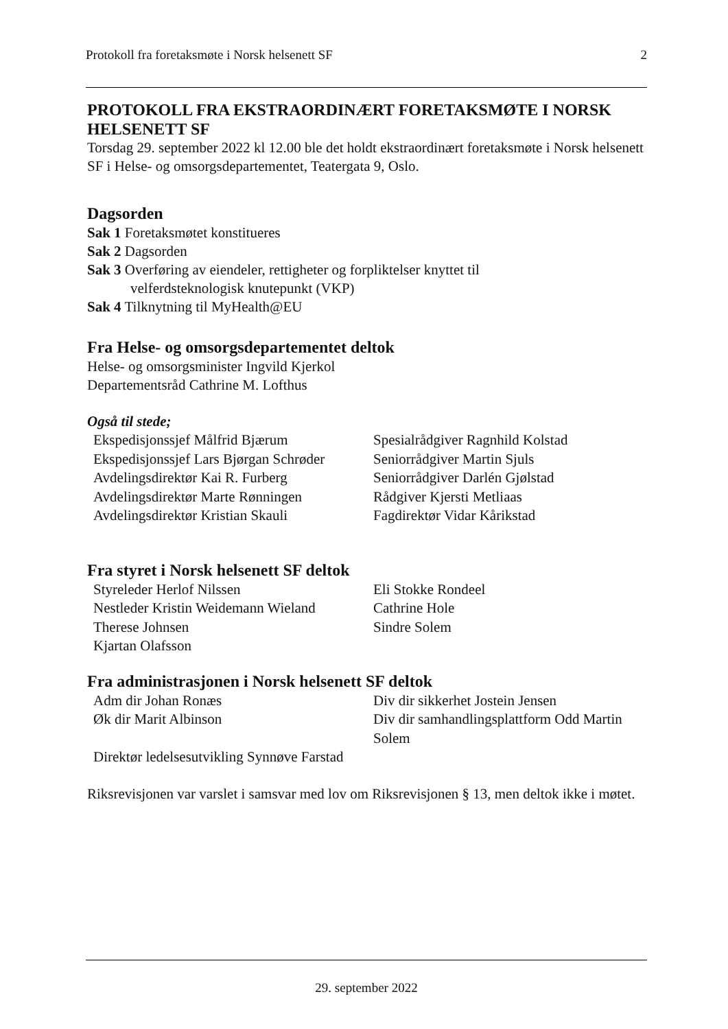Protokoll fra foretaksmøte i Norsk helsenett SF 2
PROTOKOLL FRA EKSTRAORDINÆRT FORETAKSMØTE I NORSK HELSENETT SF
Torsdag 29. september 2022 kl 12.00 ble det holdt ekstraordinært foretaksmøte i Norsk helsenett SF i Helse- og omsorgsdepartementet, Teatergata 9, Oslo.
Dagsorden
Sak 1 Foretaksmøtet konstitueres
Sak 2 Dagsorden
Sak 3 Overføring av eiendeler, rettigheter og forpliktelser knyttet til
velferdsteknologisk knutepunkt (VKP)
Sak 4 Tilknytning til MyHealth@EU
Fra Helse- og omsorgsdepartementet deltok
Helse- og omsorgsminister Ingvild Kjerkol
Departementsråd Cathrine M. Lofthus
Også til stede;
| Ekspedisjonssjef Målfrid Bjærum | Spesialrådgiver Ragnhild Kolstad |
| Ekspedisjonssjef Lars Bjørgan Schrøder | Seniorrådgiver Martin Sjuls |
| Avdelingsdirektør Kai R. Furberg | Seniorrådgiver Darlén Gjølstad |
| Avdelingsdirektør Marte Rønningen | Rådgiver Kjersti Metliaas |
| Avdelingsdirektør Kristian Skauli | Fagdirektør Vidar Kårikstad |
Fra styret i Norsk helsenett SF deltok
| Styreleder Herlof Nilssen | Eli Stokke Rondeel |
| Nestleder Kristin Weidemann Wieland | Cathrine Hole |
| Therese Johnsen | Sindre Solem |
| Kjartan Olafsson | |
Fra administrasjonen i Norsk helsenett SF deltok
| Adm dir Johan Ronæs | Div dir sikkerhet Jostein Jensen |
| Øk dir Marit Albinson | Div dir samhandlingsplattform Odd Martin Solem |
| Direktør ledelsesutvikling Synnøve Farstad | |
Riksrevisjonen var varslet i samsvar med lov om Riksrevisjonen § 13, men deltok ikke i møtet.
29. september 2022